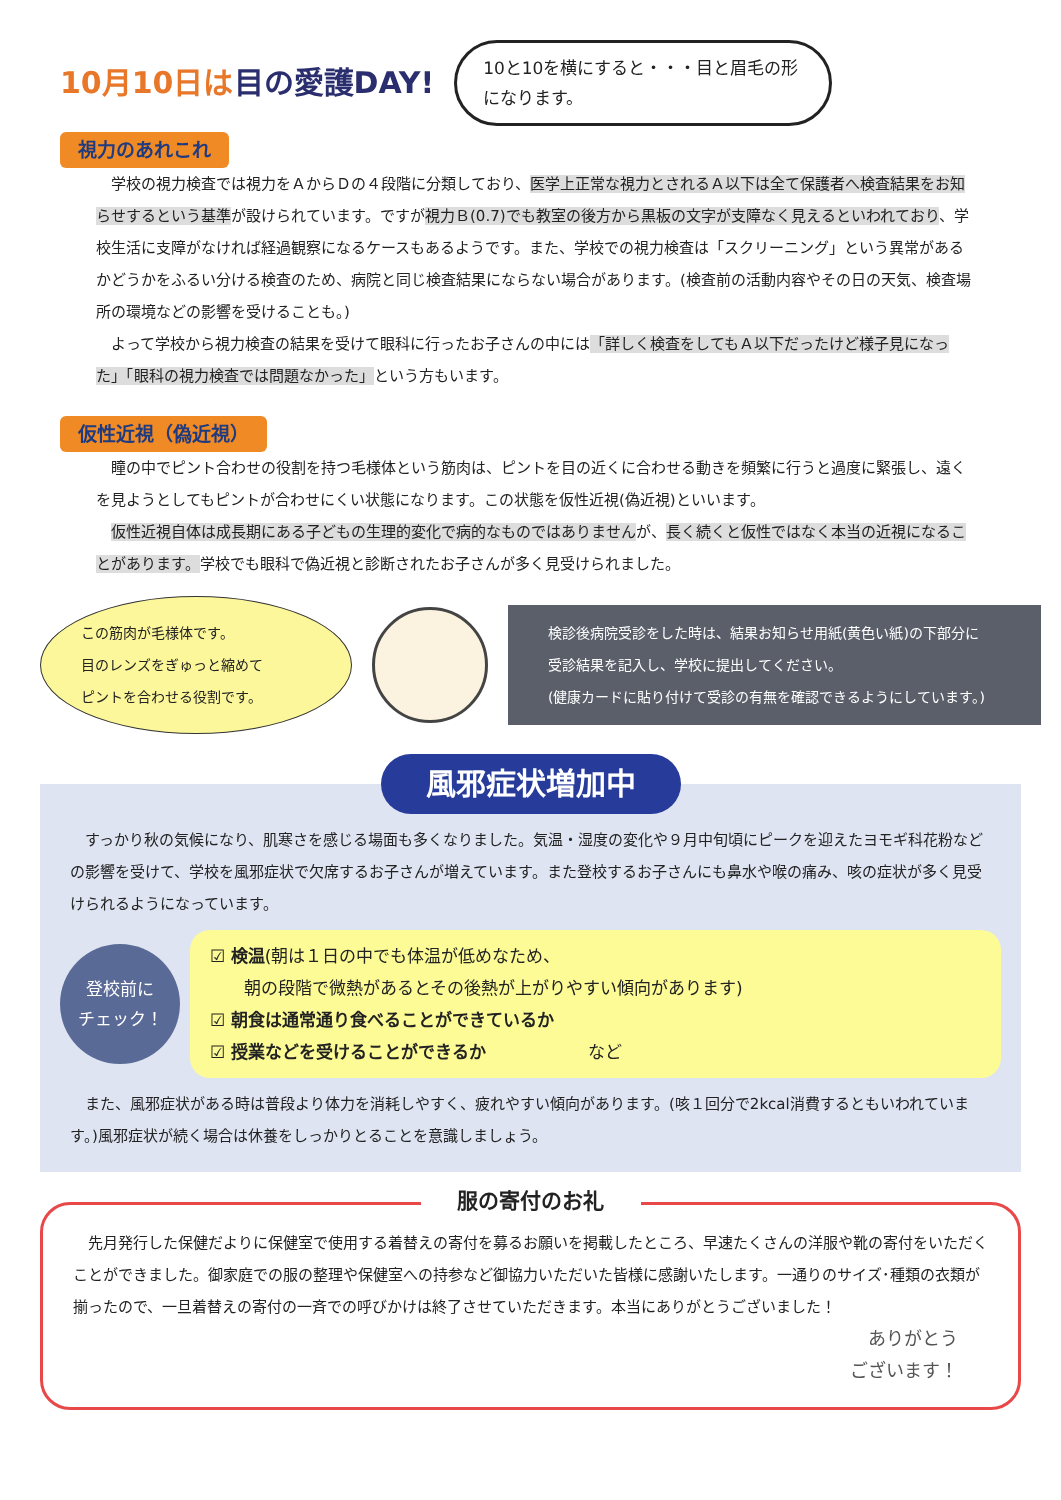10月10日は目の愛護DAY!
10と10を横にすると・・・目と眉毛の形になります。
視力のあれこれ
学校の視力検査では視力をＡからＤの４段階に分類しており、医学上正常な視力とされるＡ以下は全て保護者へ検査結果をお知らせするという基準が設けられています。ですが視力Ｂ(0.7)でも教室の後方から黒板の文字が支障なく見えるといわれており、学校生活に支障がなければ経過観察になるケースもあるようです。また、学校での視力検査は「スクリーニング」という異常があるかどうかをふるい分ける検査のため、病院と同じ検査結果にならない場合があります。(検査前の活動内容やその日の天気、検査場所の環境などの影響を受けることも。)
よって学校から視力検査の結果を受けて眼科に行ったお子さんの中には「詳しく検査をしてもＡ以下だったけど様子見になった」「眼科の視力検査では問題なかった」という方もいます。
仮性近視（偽近視）
瞳の中でピント合わせの役割を持つ毛様体という筋肉は、ピントを目の近くに合わせる動きを頻繁に行うと過度に緊張し、遠くを見ようとしてもピントが合わせにくい状態になります。この状態を仮性近視(偽近視)といいます。
仮性近視自体は成長期にある子どもの生理的変化で病的なものではありませんが、長く続くと仮性ではなく本当の近視になることがあります。学校でも眼科で偽近視と診断されたお子さんが多く見受けられました。
この筋肉が毛様体です。
目のレンズをぎゅっと縮めて
ピントを合わせる役割です。
検診後病院受診をした時は、結果お知らせ用紙(黄色い紙)の下部分に
受診結果を記入し、学校に提出してください。
(健康カードに貼り付けて受診の有無を確認できるようにしています。)
風邪症状増加中
すっかり秋の気候になり、肌寒さを感じる場面も多くなりました。気温・湿度の変化や９月中旬頃にピークを迎えたヨモギ科花粉などの影響を受けて、学校を風邪症状で欠席するお子さんが増えています。また登校するお子さんにも鼻水や喉の痛み、咳の症状が多く見受けられるようになっています。
登校前に
チェック！
☑ 検温(朝は１日の中でも体温が低めなため、
　　朝の段階で微熱があるとその後熱が上がりやすい傾向があります)
☑ 朝食は通常通り食べることができているか
☑ 授業などを受けることができるか　　　　　　など
また、風邪症状がある時は普段より体力を消耗しやすく、疲れやすい傾向があります。(咳１回分で2kcal消費するともいわれています。)風邪症状が続く場合は休養をしっかりとることを意識しましょう。
服の寄付のお礼
先月発行した保健だよりに保健室で使用する着替えの寄付を募るお願いを掲載したところ、早速たくさんの洋服や靴の寄付をいただくことができました。御家庭での服の整理や保健室への持参など御協力いただいた皆様に感謝いたします。一通りのサイズ･種類の衣類が揃ったので、一旦着替えの寄付の一斉での呼びかけは終了させていただきます。本当にありがとうございました！
ありがとう
ございます！